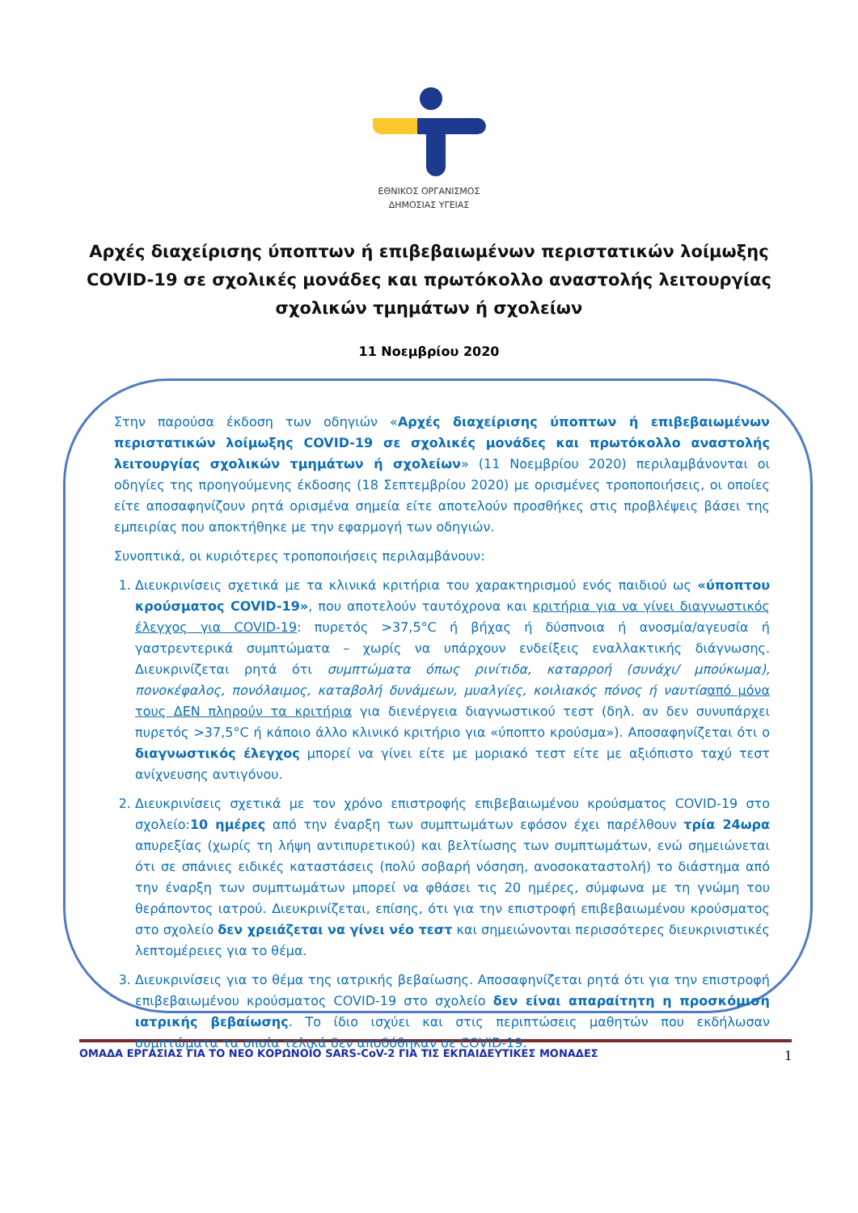ΕΘΝΙΚΟΣ ΟΡΓΑΝΙΣΜΟΣ
ΔΗΜΟΣΙΑΣ ΥΓΕΙΑΣ
Αρχές διαχείρισης ύποπτων ή επιβεβαιωμένων περιστατικών λοίμωξης COVID-19 σε σχολικές μονάδες και πρωτόκολλο αναστολής λειτουργίας σχολικών τμημάτων ή σχολείων
11 Νοεμβρίου 2020
Στην παρούσα έκδοση των οδηγιών «Αρχές διαχείρισης ύποπτων ή επιβεβαιωμένων περιστατικών λοίμωξης COVID-19 σε σχολικές μονάδες και πρωτόκολλο αναστολής λειτουργίας σχολικών τμημάτων ή σχολείων» (11 Νοεμβρίου 2020) περιλαμβάνονται οι οδηγίες της προηγούμενης έκδοσης (18 Σεπτεμβρίου 2020) με ορισμένες τροποποιήσεις, οι οποίες είτε αποσαφηνίζουν ρητά ορισμένα σημεία είτε αποτελούν προσθήκες στις προβλέψεις βάσει της εμπειρίας που αποκτήθηκε με την εφαρμογή των οδηγιών.
Συνοπτικά, οι κυριότερες τροποποιήσεις περιλαμβάνουν:
1. Διευκρινίσεις σχετικά με τα κλινικά κριτήρια του χαρακτηρισμού ενός παιδιού ως «ύποπτου κρούσματος COVID-19», που αποτελούν ταυτόχρονα και κριτήρια για να γίνει διαγνωστικός έλεγχος για COVID-19: πυρετός >37,5°C ή βήχας ή δύσπνοια ή ανοσμία/αγευσία ή γαστρεντερικά συμπτώματα – χωρίς να υπάρχουν ενδείξεις εναλλακτικής διάγνωσης. Διευκρινίζεται ρητά ότι συμπτώματα όπως ρινίτιδα, καταρροή (συνάχι/ μπούκωμα), πονοκέφαλος, πονόλαιμος, καταβολή δυνάμεων, μυαλγίες, κοιλιακός πόνος ή ναυτία από μόνα τους ΔΕΝ πληρούν τα κριτήρια για διενέργεια διαγνωστικού τεστ (δηλ. αν δεν συνυπάρχει πυρετός >37,5°C ή κάποιο άλλο κλινικό κριτήριο για «ύποπτο κρούσμα»). Αποσαφηνίζεται ότι ο διαγνωστικός έλεγχος μπορεί να γίνει είτε με μοριακό τεστ είτε με αξιόπιστο ταχύ τεστ ανίχνευσης αντιγόνου.
2. Διευκρινίσεις σχετικά με τον χρόνο επιστροφής επιβεβαιωμένου κρούσματος COVID-19 στο σχολείο:10 ημέρες από την έναρξη των συμπτωμάτων εφόσον έχει παρέλθουν τρία 24ωρα απυρεξίας (χωρίς τη λήψη αντιπυρετικού) και βελτίωσης των συμπτωμάτων, ενώ σημειώνεται ότι σε σπάνιες ειδικές καταστάσεις (πολύ σοβαρή νόσηση, ανοσοκαταστολή) το διάστημα από την έναρξη των συμπτωμάτων μπορεί να φθάσει τις 20 ημέρες, σύμφωνα με τη γνώμη του θεράποντος ιατρού. Διευκρινίζεται, επίσης, ότι για την επιστροφή επιβεβαιωμένου κρούσματος στο σχολείο δεν χρειάζεται να γίνει νέο τεστ και σημειώνονται περισσότερες διευκρινιστικές λεπτομέρειες για το θέμα.
3. Διευκρινίσεις για το θέμα της ιατρικής βεβαίωσης. Αποσαφηνίζεται ρητά ότι για την επιστροφή επιβεβαιωμένου κρούσματος COVID-19 στο σχολείο δεν είναι απαραίτητη η προσκόμιση ιατρικής βεβαίωσης. Το ίδιο ισχύει και στις περιπτώσεις μαθητών που εκδήλωσαν συμπτώματα τα οποία τελικά δεν αποδόθηκαν σε COVID-19.
ΟΜΑΔΑ ΕΡΓΑΣΙΑΣ ΓΙΑ ΤΟ ΝΕΟ ΚΟΡΩΝΟΪΟ SARS-CoV-2 ΓΙΑ ΤΙΣ ΕΚΠΑΙΔΕΥΤΙΚΕΣ ΜΟΝΑΔΕΣ 1